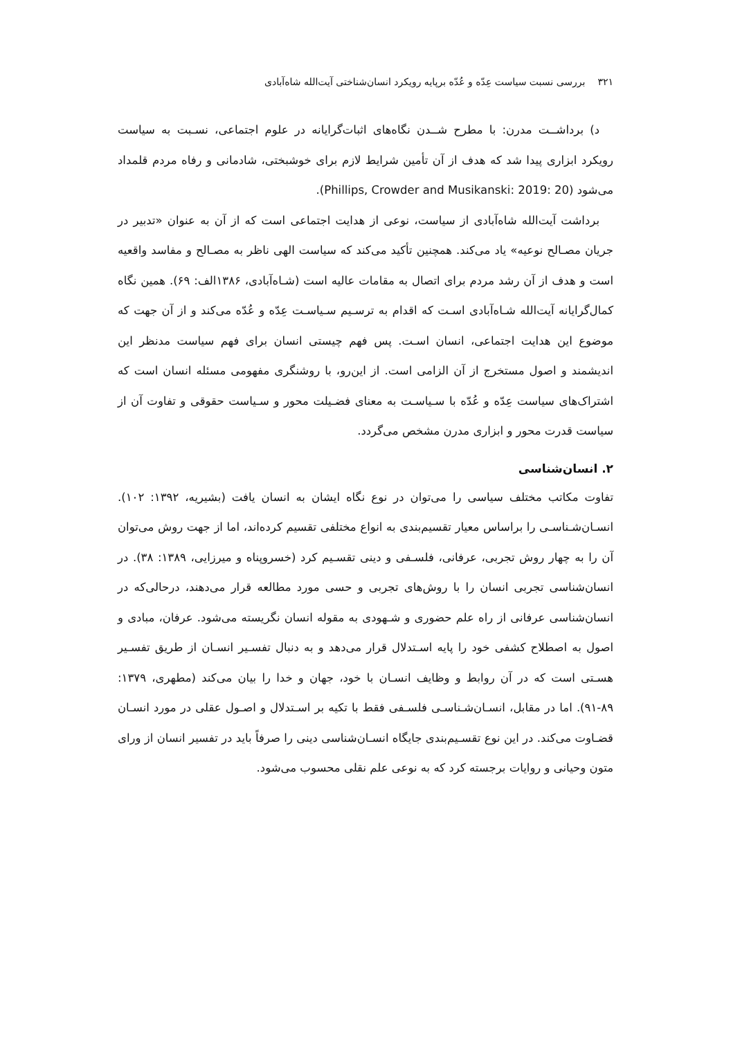۳۲۱بررسی نسبت سیاست عِدّه و عُدّه برپایه رویکرد انسان‌شناختی آیت‌الله شاه‌آبادی
د) برداشــت مدرن: با مطرح شــدن نگاه‌های اثبات‌گرایانه در علوم اجتماعی، نسـبت به سیاست رویکرد ابزاری پیدا شد که هدف از آن تأمین شرایط لازم برای خوشبختی، شادمانی و رفاه مردم قلمداد می‌شود (Phillips, Crowder and Musikanski: 2019: 20).
برداشت آیت‌الله شاه‌آبادی از سیاست، نوعی از هدایت اجتماعی است که از آن به عنوان «تدبیر در جریان مصـالح نوعیه» یاد می‌کند. همچنین تأکید می‌کند که سیاست الهی ناظر به مصـالح و مفاسد واقعیه است و هدف از آن رشد مردم برای اتصال به مقامات عالیه است (شـاه‌آبادی، ۱۳۸۶الف: ۶۹). همین نگاه کمال‌گرایانه آیت‌الله شـاه‌آبادی اسـت که اقدام به ترسـیم سـیاسـت عِدّه و عُدّه می‌کند و از آن جهت که موضوع این هدایت اجتماعی، انسان اسـت. پس فهم چیستی انسان برای فهم سیاست مدنظر این اندیشمند و اصول مستخرج از آن الزامی است. از این‌رو، با روشنگری مفهومی مسئله انسان است که اشتراک‌های سیاست عِدّه و عُدّه با سـیاسـت به معنای فضـیلت محور و سـیاست حقوقی و تفاوت آن از سیاست قدرت محور و ابزاری مدرن مشخص می‌گردد.
۲. انسان‌شناسی
تفاوت مکاتب مختلف سیاسی را می‌توان در نوع نگاه ایشان به انسان یافت (بشیریه، ۱۳۹۲: ۱۰۲). انسـان‌شـناسـی را براساس معیار تقسیم‌بندی به انواع مختلفی تقسیم کرده‌اند، اما از جهت روش می‌توان آن را به چهار روش تجربی، عرفانی، فلسـفی و دینی تقسـیم کرد (خسروپناه و میرزایی، ۱۳۸۹: ۳۸). در انسان‌شناسی تجربی انسان را با روش‌های تجربی و حسی مورد مطالعه قرار می‌دهند، درحالی‌که در انسان‌شناسی عرفانی از راه علم حضوری و شـهودی به مقوله انسان نگریسته می‌شود. عرفان، مبادی و اصول به اصطلاح کشفی خود را پایه اسـتدلال قرار می‌دهد و به دنبال تفسـیر انسـان از طریق تفسـیر هسـتی است که در آن روابط و وظایف انسـان با خود، جهان و خدا را بیان می‌کند (مطهری، ۱۳۷۹: ۸۹-۹۱). اما در مقابل، انسـان‌شـناسـی فلسـفی فقط با تکیه بر اسـتدلال و اصـول عقلی در مورد انسـان قضـاوت می‌کند. در این نوع تقسـیم‌بندی جایگاه انسـان‌شناسی دینی را صرفاً باید در تفسیر انسان از ورای متون وحیانی و روایات برجسته کرد که به نوعی علم نقلی محسوب می‌شود.